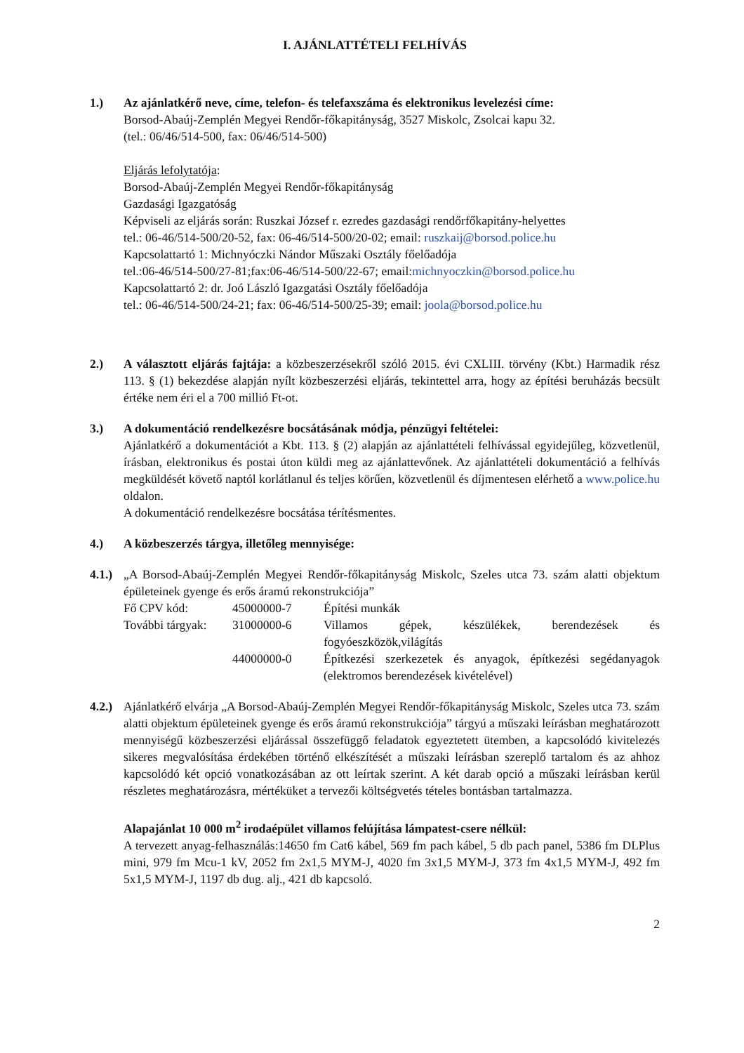I. AJÁNLATTÉTELI FELHÍVÁS
1.) Az ajánlatkérő neve, címe, telefon- és telefaxszáma és elektronikus levelezési címe:
Borsod-Abaúj-Zemplén Megyei Rendőr-főkapitányság, 3527 Miskolc, Zsolcai kapu 32.
(tel.: 06/46/514-500, fax: 06/46/514-500)
Eljárás lefolytatója:
Borsod-Abaúj-Zemplén Megyei Rendőr-főkapitányság
Gazdasági Igazgatóság
Képviseli az eljárás során: Ruszkai József r. ezredes gazdasági rendőrfőkapitány-helyettes
tel.: 06-46/514-500/20-52, fax: 06-46/514-500/20-02; email: ruszkaij@borsod.police.hu
Kapcsolattartó 1: Michnyóczki Nándor Műszaki Osztály főelőadója
tel.:06-46/514-500/27-81;fax:06-46/514-500/22-67; email:michnyoczkin@borsod.police.hu
Kapcsolattartó 2: dr. Joó László Igazgatási Osztály főelőadója
tel.: 06-46/514-500/24-21; fax: 06-46/514-500/25-39; email: joola@borsod.police.hu
2.) A választott eljárás fajtája: a közbeszerzésekről szóló 2015. évi CXLIII. törvény (Kbt.) Harmadik rész 113. § (1) bekezdése alapján nyílt közbeszerzési eljárás, tekintettel arra, hogy az építési beruházás becsült értéke nem éri el a 700 millió Ft-ot.
3.) A dokumentáció rendelkezésre bocsátásának módja, pénzügyi feltételei:
Ajánlatkérő a dokumentációt a Kbt. 113. § (2) alapján az ajánlattételi felhívással egyidejűleg, közvetlenül, írásban, elektronikus és postai úton küldi meg az ajánlattevőnek. Az ajánlattételi dokumentáció a felhívás megküldését követő naptól korlátlanul és teljes körűen, közvetlenül és díjmentesen elérhető a www.police.hu oldalon.
A dokumentáció rendelkezésre bocsátása térítésmentes.
4.) A közbeszerzés tárgya, illetőleg mennyisége:
4.1.)
„A Borsod-Abaúj-Zemplén Megyei Rendőr-főkapitányság Miskolc, Szeles utca 73. szám alatti objektum épületeinek gyenge és erős áramú rekonstrukciója”
Fő CPV kód:
45000000-7
Építési munkák
További tárgyak:
31000000-6
Villamos gépek, készülékek, berendezések és fogyóeszközök,világítás
44000000-0
Építkezési szerkezetek és anyagok, építkezési segédanyagok (elektromos berendezések kivételével)
4.2.)
Ajánlatkérő elvárja „A Borsod-Abaúj-Zemplén Megyei Rendőr-főkapitányság Miskolc, Szeles utca 73. szám alatti objektum épületeinek gyenge és erős áramú rekonstrukciója” tárgyú a műszaki leírásban meghatározott mennyiségű közbeszerzési eljárással összefüggő feladatok egyeztetett ütemben, a kapcsolódó kivitelezés sikeres megvalósítása érdekében történő elkészítését a műszaki leírásban szereplő tartalom és az ahhoz kapcsolódó két opció vonatkozásában az ott leírtak szerint. A két darab opció a műszaki leírásban kerül részletes meghatározásra, mértéküket a tervezői költségvetés tételes bontásban tartalmazza.
Alapajánlat 10 000 m<sup>2</sup> irodaépület villamos felújítása lámpatest-csere nélkül:
A tervezett anyag-felhasználás:14650 fm Cat6 kábel, 569 fm pach kábel, 5 db pach panel, 5386 fm DLPlus mini, 979 fm Mcu-1 kV, 2052 fm 2x1,5 MYM-J, 4020 fm 3x1,5 MYM-J, 373 fm 4x1,5 MYM-J, 492 fm 5x1,5 MYM-J, 1197 db dug. alj., 421 db kapcsoló.
2